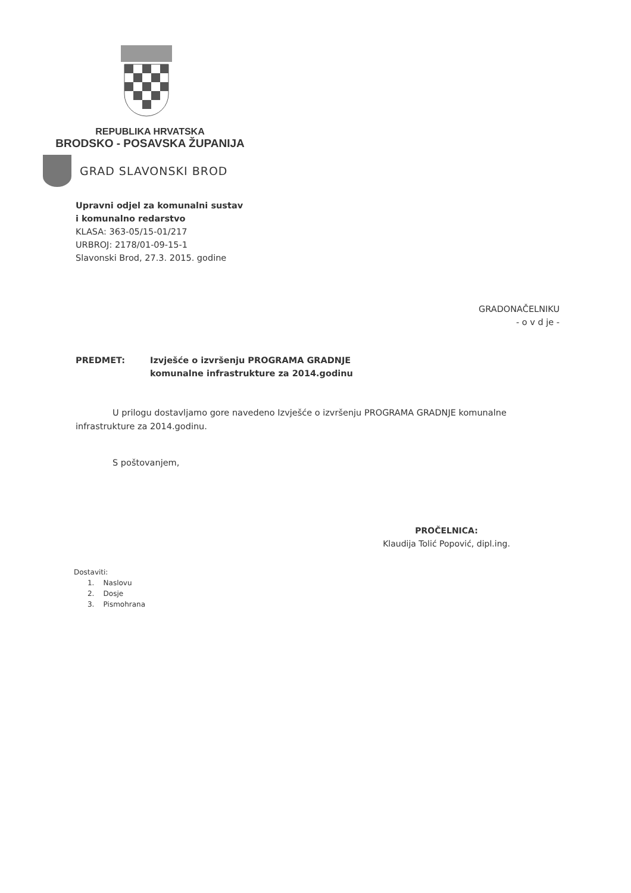REPUBLIKA HRVATSKA
BRODSKO - POSAVSKA ŽUPANIJA
GRAD SLAVONSKI BROD
Upravni odjel za komunalni sustav
i komunalno redarstvo
KLASA: 363-05/15-01/217
URBROJ: 2178/01-09-15-1
Slavonski Brod, 27.3. 2015. godine
GRADONAČELNIKU
- o v d je -
PREDMET: Izvješće o izvršenju PROGRAMA GRADNJE
komunalne infrastrukture za 2014.godinu
U prilogu dostavljamo gore navedeno Izvješće o izvršenju PROGRAMA GRADNJE komunalne infrastrukture za 2014.godinu.
S poštovanjem,
PROČELNICA:
Klaudija Tolić Popović, dipl.ing.
Dostaviti:
1. Naslovu
2. Dosje
3. Pismohrana